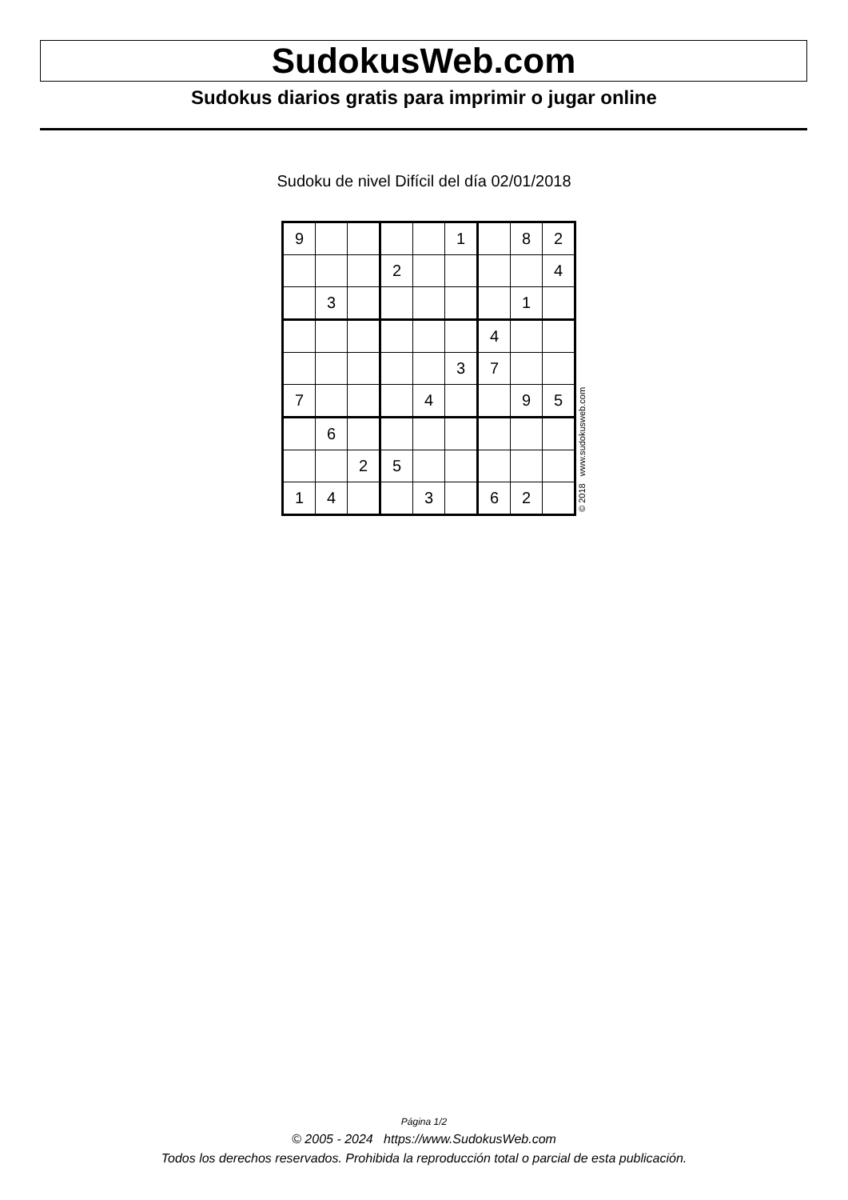SudokusWeb.com
Sudokus diarios gratis para imprimir o jugar online
Sudoku de nivel Difícil del día 02/01/2018
| 9 | | | | | 1 | | 8 | 2 |
| | | | 2 | | | | | 4 |
| | 3 | | | | | | 1 | |
| | | | | | | 4 | | |
| | | | | | 3 | 7 | | |
| 7 | | | | 4 | | | 9 | 5 |
| | 6 | | | | | | | |
| | | 2 | 5 | | | | | |
| 1 | 4 | | | 3 | | 6 | 2 | |
© 2018 www.sudokusweb.com
Página 1/2
© 2005 - 2024 https://www.SudokusWeb.com
Todos los derechos reservados. Prohibida la reproducción total o parcial de esta publicación.